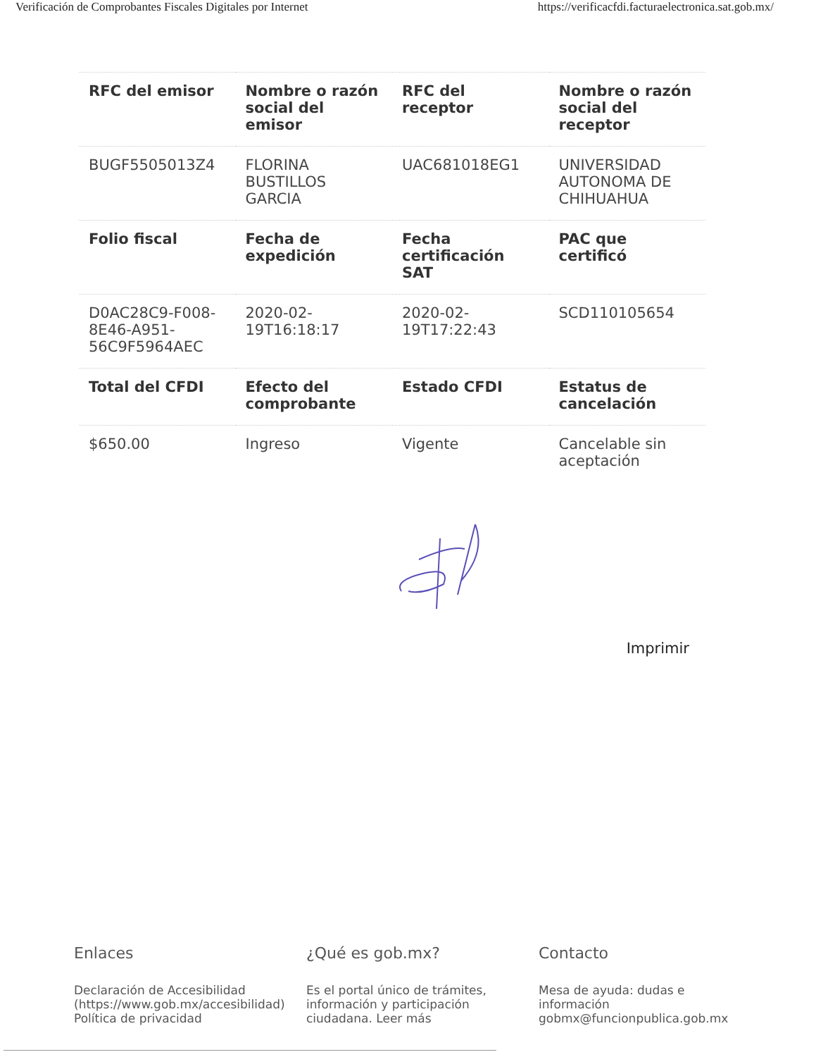Verificación de Comprobantes Fiscales Digitales por Internet https://verificacfdi.facturaelectronica.sat.gob.mx/
| RFC del emisor | Nombre o razón social del emisor | RFC del receptor | Nombre o razón social del receptor |
| --- | --- | --- | --- |
| BUGF5505013Z4 | FLORINA BUSTILLOS GARCIA | UAC681018EG1 | UNIVERSIDAD AUTONOMA DE CHIHUAHUA |
| Folio fiscal | Fecha de expedición | Fecha certificación SAT | PAC que certificó |
| D0AC28C9-F008-8E46-A951-56C9F5964AEC | 2020-02-19T16:18:17 | 2020-02-19T17:22:43 | SCD110105654 |
| Total del CFDI | Efecto del comprobante | Estado CFDI | Estatus de cancelación |
| $650.00 | Ingreso | Vigente | Cancelable sin aceptación |
Imprimir
Enlaces
Declaración de Accesibilidad (https://www.gob.mx/accesibilidad)
Política de privacidad
¿Qué es gob.mx?
Es el portal único de trámites, información y participación ciudadana. Leer más
Contacto
Mesa de ayuda: dudas e información gobmx@funcionpublica.gob.mx